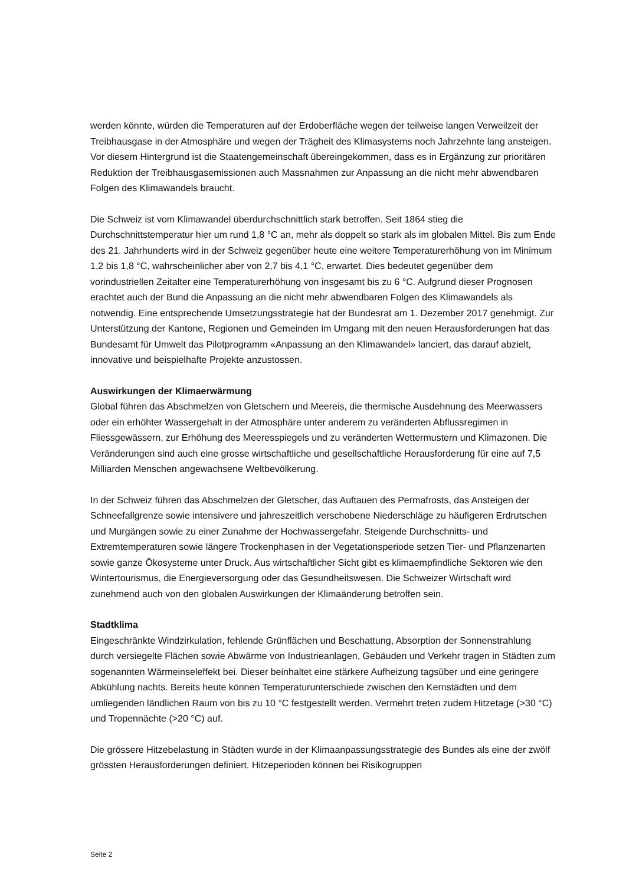werden könnte, würden die Temperaturen auf der Erdoberfläche wegen der teilweise langen Verweilzeit der Treibhausgase in der Atmosphäre und wegen der Trägheit des Klimasystems noch Jahrzehnte lang ansteigen. Vor diesem Hintergrund ist die Staatengemeinschaft übereingekommen, dass es in Ergänzung zur prioritären Reduktion der Treibhausgasemissionen auch Massnahmen zur Anpassung an die nicht mehr abwendbaren Folgen des Klimawandels braucht.
Die Schweiz ist vom Klimawandel überdurchschnittlich stark betroffen. Seit 1864 stieg die Durchschnittstemperatur hier um rund 1,8 °C an, mehr als doppelt so stark als im globalen Mittel. Bis zum Ende des 21. Jahrhunderts wird in der Schweiz gegenüber heute eine weitere Temperaturerhöhung von im Minimum 1,2 bis 1,8 °C, wahrscheinlicher aber von 2,7 bis 4,1 °C, erwartet. Dies bedeutet gegenüber dem vorindustriellen Zeitalter eine Temperaturerhöhung von insgesamt bis zu 6 °C. Aufgrund dieser Prognosen erachtet auch der Bund die Anpassung an die nicht mehr abwendbaren Folgen des Klimawandels als notwendig. Eine entsprechende Umsetzungsstrategie hat der Bundesrat am 1. Dezember 2017 genehmigt. Zur Unterstützung der Kantone, Regionen und Gemeinden im Umgang mit den neuen Herausforderungen hat das Bundesamt für Umwelt das Pilotprogramm «Anpassung an den Klimawandel» lanciert, das darauf abzielt, innovative und beispielhafte Projekte anzustossen.
Auswirkungen der Klimaerwärmung
Global führen das Abschmelzen von Gletschern und Meereis, die thermische Ausdehnung des Meerwassers oder ein erhöhter Wassergehalt in der Atmosphäre unter anderem zu veränderten Abflussregimen in Fliessgewässern, zur Erhöhung des Meeresspiegels und zu veränderten Wettermustern und Klimazonen. Die Veränderungen sind auch eine grosse wirtschaftliche und gesellschaftliche Herausforderung für eine auf 7,5 Milliarden Menschen angewachsene Weltbevölkerung.
In der Schweiz führen das Abschmelzen der Gletscher, das Auftauen des Permafrosts, das Ansteigen der Schneefallgrenze sowie intensivere und jahreszeitlich verschobene Niederschläge zu häufigeren Erdrutschen und Murgängen sowie zu einer Zunahme der Hochwassergefahr. Steigende Durchschnitts- und Extremtemperaturen sowie längere Trockenphasen in der Vegetationsperiode setzen Tier- und Pflanzenarten sowie ganze Ökosysteme unter Druck. Aus wirtschaftlicher Sicht gibt es klimaempfindliche Sektoren wie den Wintertourismus, die Energieversorgung oder das Gesundheitswesen. Die Schweizer Wirtschaft wird zunehmend auch von den globalen Auswirkungen der Klimaänderung betroffen sein.
Stadtklima
Eingeschränkte Windzirkulation, fehlende Grünflächen und Beschattung, Absorption der Sonnenstrahlung durch versiegelte Flächen sowie Abwärme von Industrieanlagen, Gebäuden und Verkehr tragen in Städten zum sogenannten Wärmeinseleffekt bei. Dieser beinhaltet eine stärkere Aufheizung tagsüber und eine geringere Abkühlung nachts. Bereits heute können Temperaturunterschiede zwischen den Kernstädten und dem umliegenden ländlichen Raum von bis zu 10 °C festgestellt werden. Vermehrt treten zudem Hitzetage (>30 °C) und Tropennächte (>20 °C) auf.
Die grössere Hitzebelastung in Städten wurde in der Klimaanpassungsstrategie des Bundes als eine der zwölf grössten Herausforderungen definiert. Hitzeperioden können bei Risikogruppen
Seite 2